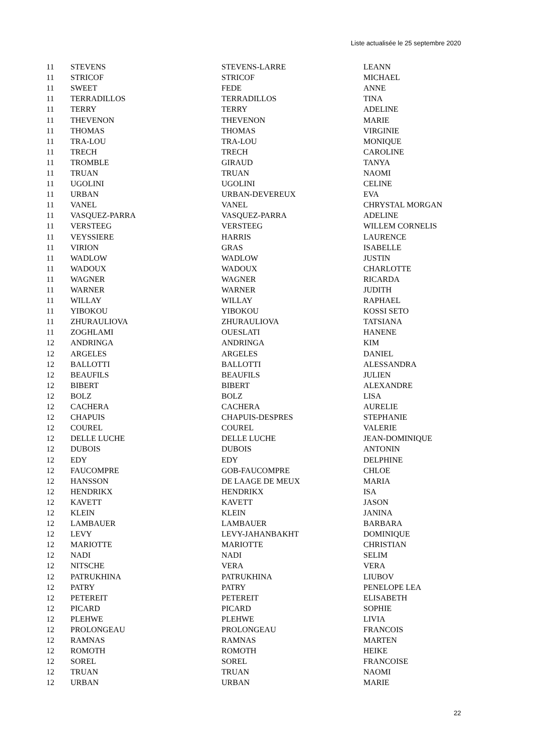Liste actualisée le 25 septembre 2020
| 11 | STEVENS | STEVENS-LARRE | LEANN |
| 11 | STRICOF | STRICOF | MICHAEL |
| 11 | SWEET | FEDE | ANNE |
| 11 | TERRADILLOS | TERRADILLOS | TINA |
| 11 | TERRY | TERRY | ADELINE |
| 11 | THEVENON | THEVENON | MARIE |
| 11 | THOMAS | THOMAS | VIRGINIE |
| 11 | TRA-LOU | TRA-LOU | MONIQUE |
| 11 | TRECH | TRECH | CAROLINE |
| 11 | TROMBLE | GIRAUD | TANYA |
| 11 | TRUAN | TRUAN | NAOMI |
| 11 | UGOLINI | UGOLINI | CELINE |
| 11 | URBAN | URBAN-DEVEREUX | EVA |
| 11 | VANEL | VANEL | CHRYSTAL MORGAN |
| 11 | VASQUEZ-PARRA | VASQUEZ-PARRA | ADELINE |
| 11 | VERSTEEG | VERSTEEG | WILLEM CORNELIS |
| 11 | VEYSSIERE | HARRIS | LAURENCE |
| 11 | VIRION | GRAS | ISABELLE |
| 11 | WADLOW | WADLOW | JUSTIN |
| 11 | WADOUX | WADOUX | CHARLOTTE |
| 11 | WAGNER | WAGNER | RICARDA |
| 11 | WARNER | WARNER | JUDITH |
| 11 | WILLAY | WILLAY | RAPHAEL |
| 11 | YIBOKOU | YIBOKOU | KOSSI SETO |
| 11 | ZHURAULIOVA | ZHURAULIOVA | TATSIANA |
| 11 | ZOGHLAMI | OUESLATI | HANENE |
| 12 | ANDRINGA | ANDRINGA | KIM |
| 12 | ARGELES | ARGELES | DANIEL |
| 12 | BALLOTTI | BALLOTTI | ALESSANDRA |
| 12 | BEAUFILS | BEAUFILS | JULIEN |
| 12 | BIBERT | BIBERT | ALEXANDRE |
| 12 | BOLZ | BOLZ | LISA |
| 12 | CACHERA | CACHERA | AURELIE |
| 12 | CHAPUIS | CHAPUIS-DESPRES | STEPHANIE |
| 12 | COUREL | COUREL | VALERIE |
| 12 | DELLE LUCHE | DELLE LUCHE | JEAN-DOMINIQUE |
| 12 | DUBOIS | DUBOIS | ANTONIN |
| 12 | EDY | EDY | DELPHINE |
| 12 | FAUCOMPRE | GOB-FAUCOMPRE | CHLOE |
| 12 | HANSSON | DE LAAGE DE MEUX | MARIA |
| 12 | HENDRIKX | HENDRIKX | ISA |
| 12 | KAVETT | KAVETT | JASON |
| 12 | KLEIN | KLEIN | JANINA |
| 12 | LAMBAUER | LAMBAUER | BARBARA |
| 12 | LEVY | LEVY-JAHANBAKHT | DOMINIQUE |
| 12 | MARIOTTE | MARIOTTE | CHRISTIAN |
| 12 | NADI | NADI | SELIM |
| 12 | NITSCHE | VERA | VERA |
| 12 | PATRUKHINA | PATRUKHINA | LIUBOV |
| 12 | PATRY | PATRY | PENELOPE LEA |
| 12 | PETEREIT | PETEREIT | ELISABETH |
| 12 | PICARD | PICARD | SOPHIE |
| 12 | PLEHWE | PLEHWE | LIVIA |
| 12 | PROLONGEAU | PROLONGEAU | FRANCOIS |
| 12 | RAMNAS | RAMNAS | MARTEN |
| 12 | ROMOTH | ROMOTH | HEIKE |
| 12 | SOREL | SOREL | FRANCOISE |
| 12 | TRUAN | TRUAN | NAOMI |
| 12 | URBAN | URBAN | MARIE |
22